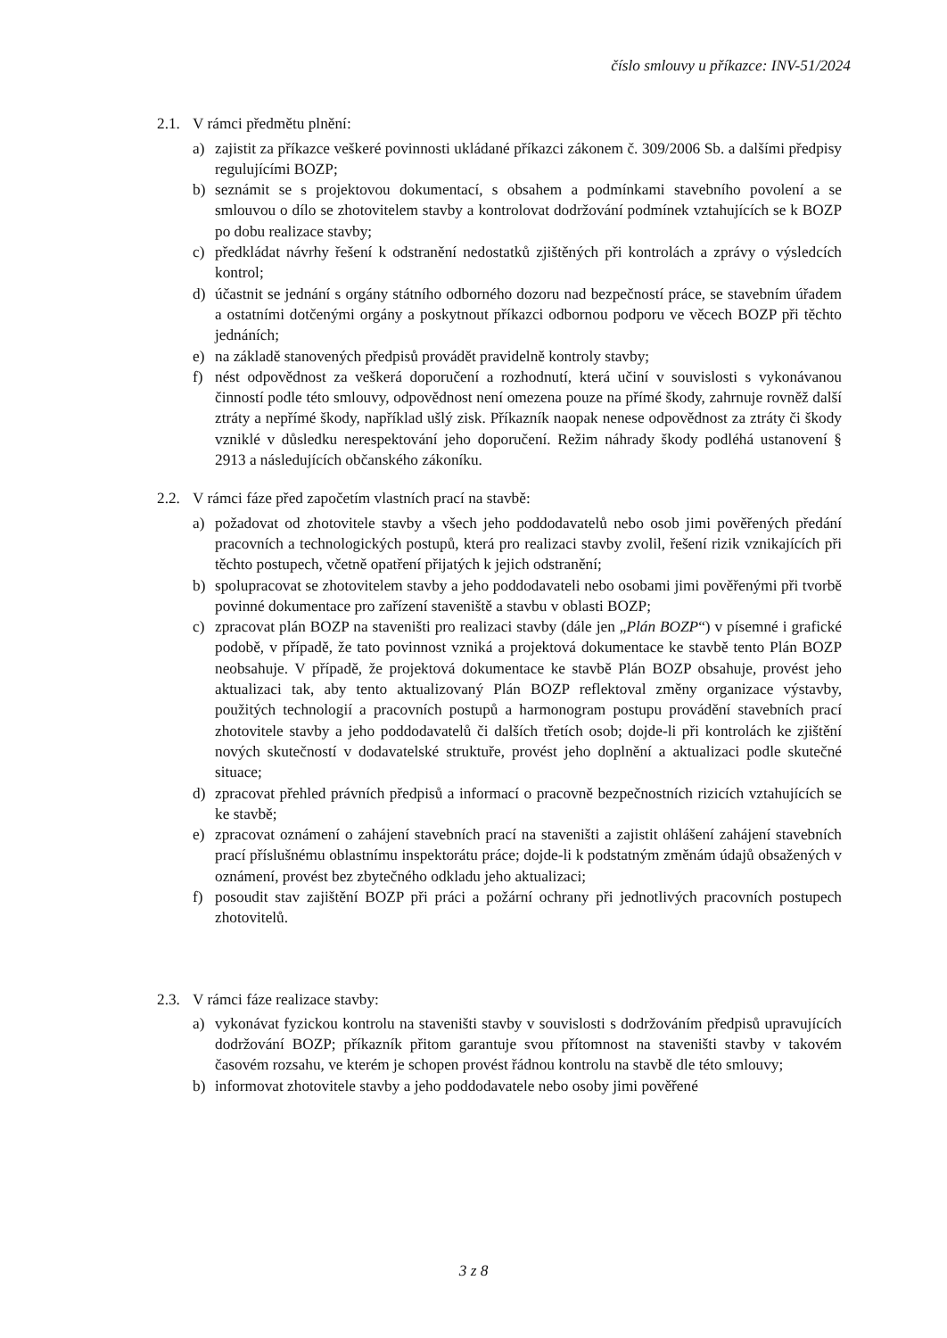číslo smlouvy u příkazce: INV-51/2024
2.1. V rámci předmětu plnění:
a) zajistit za příkazce veškeré povinnosti ukládané příkazci zákonem č. 309/2006 Sb. a dalšími předpisy regulujícími BOZP;
b) seznámit se s projektovou dokumentací, s obsahem a podmínkami stavebního povolení a se smlouvou o dílo se zhotovitelem stavby a kontrolovat dodržování podmínek vztahujících se k BOZP po dobu realizace stavby;
c) předkládat návrhy řešení k odstranění nedostatků zjištěných při kontrolách a zprávy o výsledcích kontrol;
d) účastnit se jednání s orgány státního odborného dozoru nad bezpečností práce, se stavebním úřadem a ostatními dotčenými orgány a poskytnout příkazci odbornou podporu ve věcech BOZP při těchto jednáních;
e) na základě stanovených předpisů provádět pravidelně kontroly stavby;
f) nést odpovědnost za veškerá doporučení a rozhodnutí, která učiní v souvislosti s vykonávanou činností podle této smlouvy, odpovědnost není omezena pouze na přímé škody, zahrnuje rovněž další ztráty a nepřímé škody, například ušlý zisk. Příkazník naopak nenese odpovědnost za ztráty či škody vzniklé v důsledku nerespektování jeho doporučení. Režim náhrady škody podléhá ustanovení § 2913 a následujících občanského zákoníku.
2.2. V rámci fáze před započetím vlastních prací na stavbě:
a) požadovat od zhotovitele stavby a všech jeho poddodavatelů nebo osob jimi pověřených předání pracovních a technologických postupů, která pro realizaci stavby zvolil, řešení rizik vznikajících při těchto postupech, včetně opatření přijatých k jejich odstranění;
b) spolupracovat se zhotovitelem stavby a jeho poddodavateli nebo osobami jimi pověřenými při tvorbě povinné dokumentace pro zařízení staveniště a stavbu v oblasti BOZP;
c) zpracovat plán BOZP na staveništi pro realizaci stavby (dále jen „Plán BOZP“) v písemné i grafické podobě, v případě, že tato povinnost vzniká a projektová dokumentace ke stavbě tento Plán BOZP neobsahuje. V případě, že projektová dokumentace ke stavbě Plán BOZP obsahuje, provést jeho aktualizaci tak, aby tento aktualizovaný Plán BOZP reflektoval změny organizace výstavby, použitých technologií a pracovních postupů a harmonogram postupu provádění stavebních prací zhotovitele stavby a jeho poddodavatelů či dalších třetích osob; dojde-li při kontrolách ke zjištění nových skutečností v dodavatelské struktuře, provést jeho doplnění a aktualizaci podle skutečné situace;
d) zpracovat přehled právních předpisů a informací o pracovně bezpečnostních rizicích vztahujících se ke stavbě;
e) zpracovat oznámení o zahájení stavebních prací na staveništi a zajistit ohlášení zahájení stavebních prací příslušnému oblastnímu inspektorátu práce; dojde-li k podstatným změnám údajů obsažených v oznámení, provést bez zbytečného odkladu jeho aktualizaci;
f) posoudit stav zajištění BOZP při práci a požární ochrany při jednotlivých pracovních postupech zhotovitelů.
2.3. V rámci fáze realizace stavby:
a) vykonávat fyzickou kontrolu na staveništi stavby v souvislosti s dodržováním předpisů upravujících dodržování BOZP; příkazník přitom garantuje svou přítomnost na staveništi stavby v takovém časovém rozsahu, ve kterém je schopen provést řádnou kontrolu na stavbě dle této smlouvy;
b) informovat zhotovitele stavby a jeho poddodavatele nebo osoby jimi pověřené
3 z 8